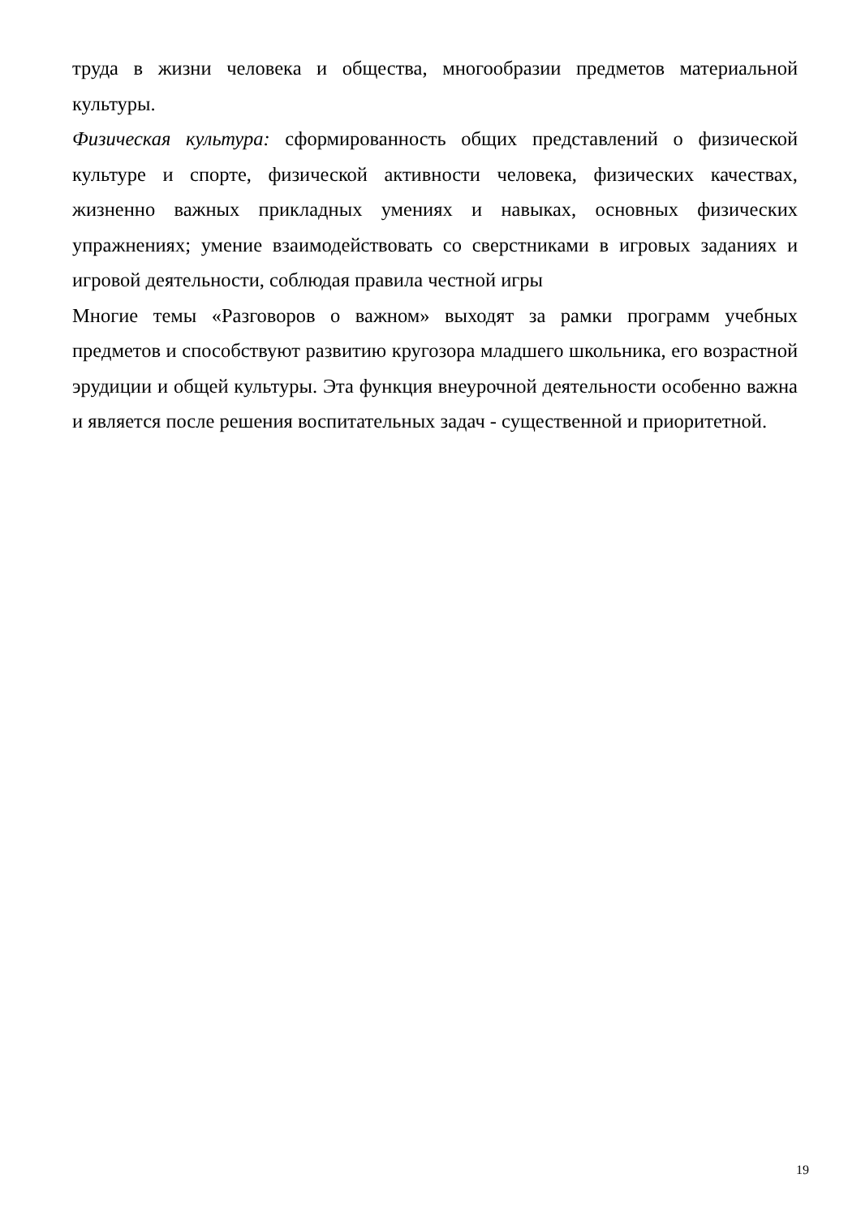труда в жизни человека и общества, многообразии предметов материальной культуры.
Физическая культура: сформированность общих представлений о физической культуре и спорте, физической активности человека, физических качествах, жизненно важных прикладных умениях и навыках, основных физических упражнениях; умение взаимодействовать со сверстниками в игровых заданиях и игровой деятельности, соблюдая правила честной игры
Многие темы «Разговоров о важном» выходят за рамки программ учебных предметов и способствуют развитию кругозора младшего школьника, его возрастной эрудиции и общей культуры. Эта функция внеурочной деятельности особенно важна и является после решения воспитательных задач - существенной и приоритетной.
19